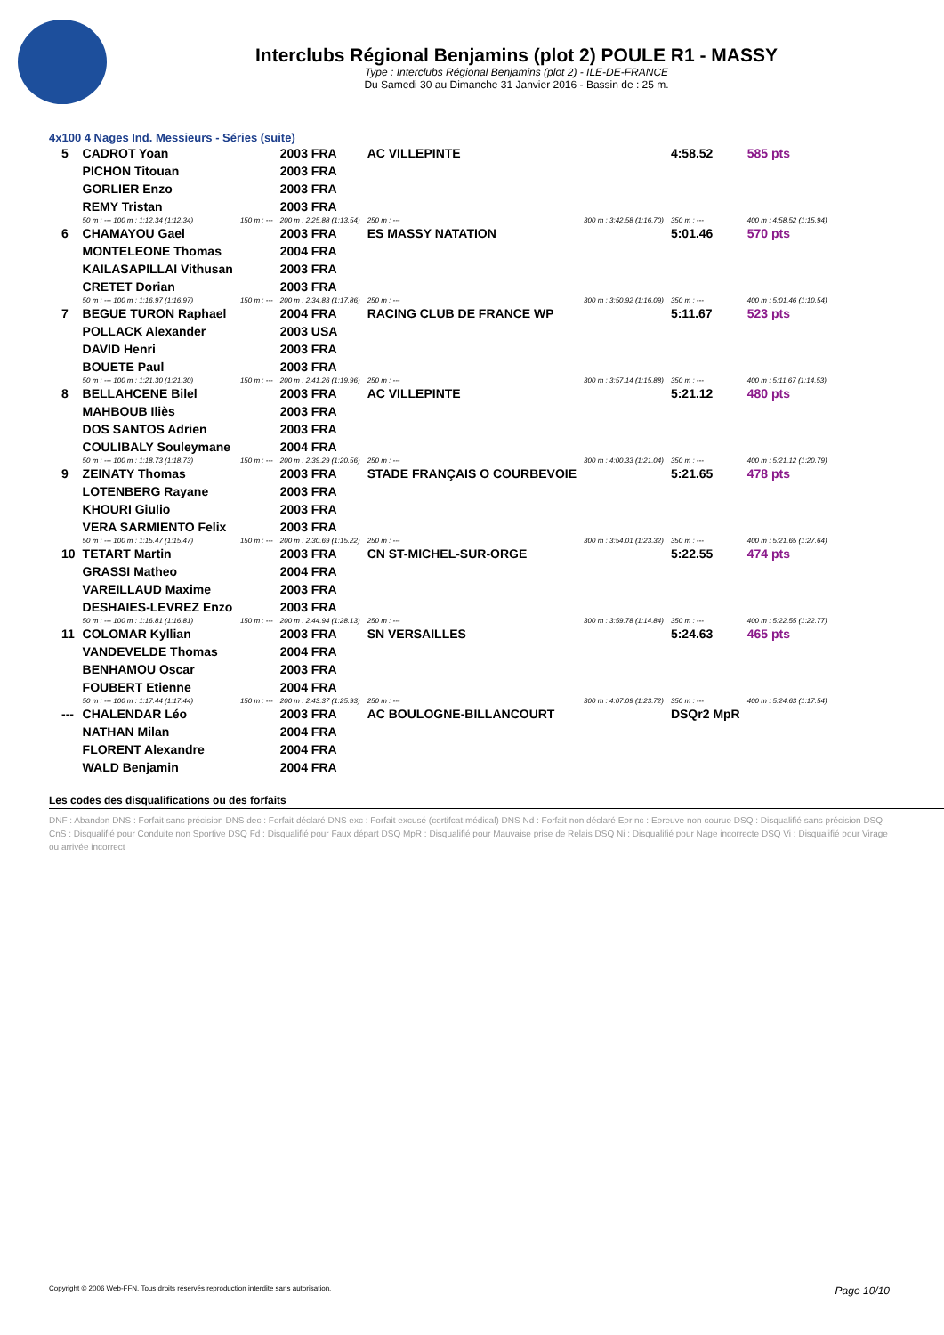Interclubs Régional Benjamins (plot 2) POULE R1 - MASSY
Type : Interclubs Régional Benjamins (plot 2) - ILE-DE-FRANCE
Du Samedi 30 au Dimanche 31 Janvier 2016 - Bassin de : 25 m.
4x100 4 Nages Ind. Messieurs - Séries (suite)
| 5 | CADROT Yoan | | 2003 FRA | AC VILLEPINTE | | 4:58.52 | 585 pts |
| | PICHON Titouan | | 2003 FRA | | | | |
| | GORLIER Enzo | | 2003 FRA | | | | |
| | REMY Tristan | | 2003 FRA | | | | |
| | 50 m : --- 100 m : 1:12.34 (1:12.34) | 150 m : --- | 200 m : 2:25.88 (1:13.54) | 250 m : --- | 300 m : 3:42.58 (1:16.70) | 350 m : --- | 400 m : 4:58.52 (1:15.94) |
| 6 | CHAMAYOU Gael | | 2003 FRA | ES MASSY NATATION | | 5:01.46 | 570 pts |
| | MONTELEONE Thomas | | 2004 FRA | | | | |
| | KAILASAPILLAI Vithusan | | 2003 FRA | | | | |
| | CRETET Dorian | | 2003 FRA | | | | |
| | 50 m : --- 100 m : 1:16.97 (1:16.97) | 150 m : --- | 200 m : 2:34.83 (1:17.86) | 250 m : --- | 300 m : 3:50.92 (1:16.09) | 350 m : --- | 400 m : 5:01.46 (1:10.54) |
| 7 | BEGUE TURON Raphael | | 2004 FRA | RACING CLUB DE FRANCE WP | | 5:11.67 | 523 pts |
| | POLLACK Alexander | | 2003 USA | | | | |
| | DAVID Henri | | 2003 FRA | | | | |
| | BOUETE Paul | | 2003 FRA | | | | |
| | 50 m : --- 100 m : 1:21.30 (1:21.30) | 150 m : --- | 200 m : 2:41.26 (1:19.96) | 250 m : --- | 300 m : 3:57.14 (1:15.88) | 350 m : --- | 400 m : 5:11.67 (1:14.53) |
| 8 | BELLAHCENE Bilel | | 2003 FRA | AC VILLEPINTE | | 5:21.12 | 480 pts |
| | MAHBOUB Iliès | | 2003 FRA | | | | |
| | DOS SANTOS Adrien | | 2003 FRA | | | | |
| | COULIBALY Souleymane | | 2004 FRA | | | | |
| | 50 m : --- 100 m : 1:18.73 (1:18.73) | 150 m : --- | 200 m : 2:39.29 (1:20.56) | 250 m : --- | 300 m : 4:00.33 (1:21.04) | 350 m : --- | 400 m : 5:21.12 (1:20.79) |
| 9 | ZEINATY Thomas | | 2003 FRA | STADE FRANÇAIS O COURBEVOIE | | 5:21.65 | 478 pts |
| | LOTENBERG Rayane | | 2003 FRA | | | | |
| | KHOURI Giulio | | 2003 FRA | | | | |
| | VERA SARMIENTO Felix | | 2003 FRA | | | | |
| | 50 m : --- 100 m : 1:15.47 (1:15.47) | 150 m : --- | 200 m : 2:30.69 (1:15.22) | 250 m : --- | 300 m : 3:54.01 (1:23.32) | 350 m : --- | 400 m : 5:21.65 (1:27.64) |
| 10 | TETART Martin | | 2003 FRA | CN ST-MICHEL-SUR-ORGE | | 5:22.55 | 474 pts |
| | GRASSI Matheo | | 2004 FRA | | | | |
| | VAREILLAUD Maxime | | 2003 FRA | | | | |
| | DESHAIES-LEVREZ Enzo | | 2003 FRA | | | | |
| | 50 m : --- 100 m : 1:16.81 (1:16.81) | 150 m : --- | 200 m : 2:44.94 (1:28.13) | 250 m : --- | 300 m : 3:59.78 (1:14.84) | 350 m : --- | 400 m : 5:22.55 (1:22.77) |
| 11 | COLOMAR Kyllian | | 2003 FRA | SN VERSAILLES | | 5:24.63 | 465 pts |
| | VANDEVELDE Thomas | | 2004 FRA | | | | |
| | BENHAMOU Oscar | | 2003 FRA | | | | |
| | FOUBERT Etienne | | 2004 FRA | | | | |
| | 50 m : --- 100 m : 1:17.44 (1:17.44) | 150 m : --- | 200 m : 2:43.37 (1:25.93) | 250 m : --- | 300 m : 4:07.09 (1:23.72) | 350 m : --- | 400 m : 5:24.63 (1:17.54) |
| --- | CHALENDAR Léo | | 2003 FRA | AC BOULOGNE-BILLANCOURT | | DSQr2 MpR | |
| | NATHAN Milan | | 2004 FRA | | | | |
| | FLORENT Alexandre | | 2004 FRA | | | | |
| | WALD Benjamin | | 2004 FRA | | | | |
Les codes des disqualifications ou des forfaits
DNF : Abandon DNS : Forfait sans précision DNS dec : Forfait déclaré DNS exc : Forfait excusé (certifcat médical) DNS Nd : Forfait non déclaré Epr nc : Epreuve non courue DSQ : Disqualifié sans précision DSQ CnS : Disqualifié pour Conduite non Sportive DSQ Fd : Disqualifié pour Faux départ DSQ MpR : Disqualifié pour Mauvaise prise de Relais DSQ Ni : Disqualifié pour Nage incorrecte DSQ Vi : Disqualifié pour Virage ou arrivée incorrect
Copyright © 2006 Web-FFN. Tous droits réservés reproduction interdite sans autorisation. Page 10/10